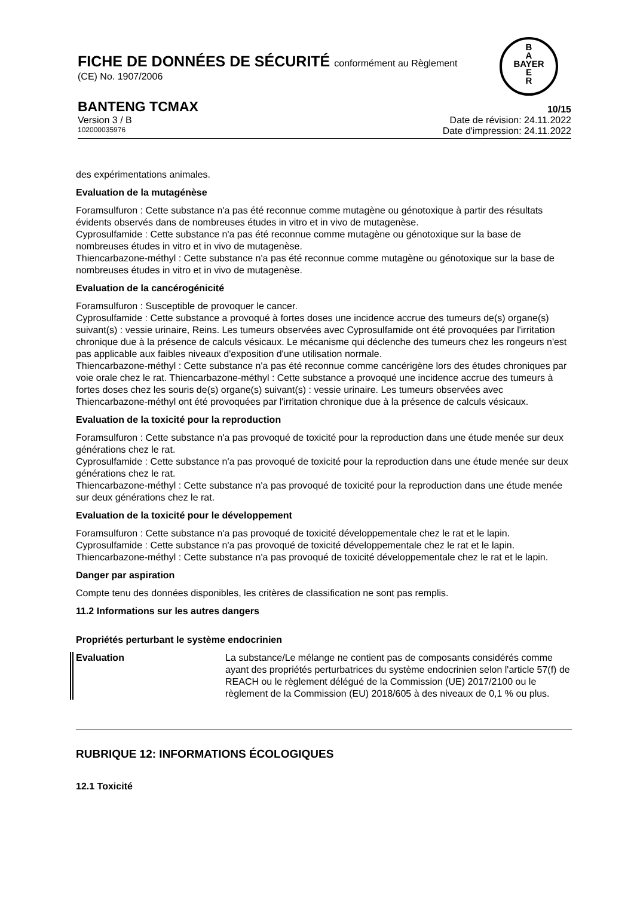FICHE DE DONNÉES DE SÉCURITÉ conformément au Règlement
(CE) No. 1907/2006
B
A
BAYER
E
R
BANTENG TCMAX 10/15
Version 3 / B Date de révision: 24.11.2022
102000035976 Date d'impression: 24.11.2022
des expérimentations animales.
Evaluation de la mutagénèse
Foramsulfuron : Cette substance n'a pas été reconnue comme mutagène ou génotoxique à partir des résultats évidents observés dans de nombreuses études in vitro et in vivo de mutagenèse.
Cyprosulfamide : Cette substance n'a pas été reconnue comme mutagène ou génotoxique sur la base de nombreuses études in vitro et in vivo de mutagenèse.
Thiencarbazone-méthyl : Cette substance n'a pas été reconnue comme mutagène ou génotoxique sur la base de nombreuses études in vitro et in vivo de mutagenèse.
Evaluation de la cancérogénicité
Foramsulfuron : Susceptible de provoquer le cancer.
Cyprosulfamide : Cette substance a provoqué à fortes doses une incidence accrue des tumeurs de(s) organe(s) suivant(s) : vessie urinaire, Reins. Les tumeurs observées avec Cyprosulfamide ont été provoquées par l'irritation chronique due à la présence de calculs vésicaux. Le mécanisme qui déclenche des tumeurs chez les rongeurs n'est pas applicable aux faibles niveaux d'exposition d'une utilisation normale.
Thiencarbazone-méthyl : Cette substance n'a pas été reconnue comme cancérigène lors des études chroniques par voie orale chez le rat. Thiencarbazone-méthyl : Cette substance a provoqué une incidence accrue des tumeurs à fortes doses chez les souris de(s) organe(s) suivant(s) : vessie urinaire. Les tumeurs observées avec Thiencarbazone-méthyl ont été provoquées par l'irritation chronique due à la présence de calculs vésicaux.
Evaluation de la toxicité pour la reproduction
Foramsulfuron : Cette substance n'a pas provoqué de toxicité pour la reproduction dans une étude menée sur deux générations chez le rat.
Cyprosulfamide : Cette substance n'a pas provoqué de toxicité pour la reproduction dans une étude menée sur deux générations chez le rat.
Thiencarbazone-méthyl : Cette substance n'a pas provoqué de toxicité pour la reproduction dans une étude menée sur deux générations chez le rat.
Evaluation de la toxicité pour le développement
Foramsulfuron : Cette substance n'a pas provoqué de toxicité développementale chez le rat et le lapin.
Cyprosulfamide : Cette substance n'a pas provoqué de toxicité développementale chez le rat et le lapin.
Thiencarbazone-méthyl : Cette substance n'a pas provoqué de toxicité développementale chez le rat et le lapin.
Danger par aspiration
Compte tenu des données disponibles, les critères de classification ne sont pas remplis.
11.2 Informations sur les autres dangers
Propriétés perturbant le système endocrinien
Evaluation La substance/Le mélange ne contient pas de composants considérés comme ayant des propriétés perturbatrices du système endocrinien selon l'article 57(f) de REACH ou le règlement délégué de la Commission (UE) 2017/2100 ou le règlement de la Commission (EU) 2018/605 à des niveaux de 0,1 % ou plus.
RUBRIQUE 12: INFORMATIONS ÉCOLOGIQUES
12.1 Toxicité